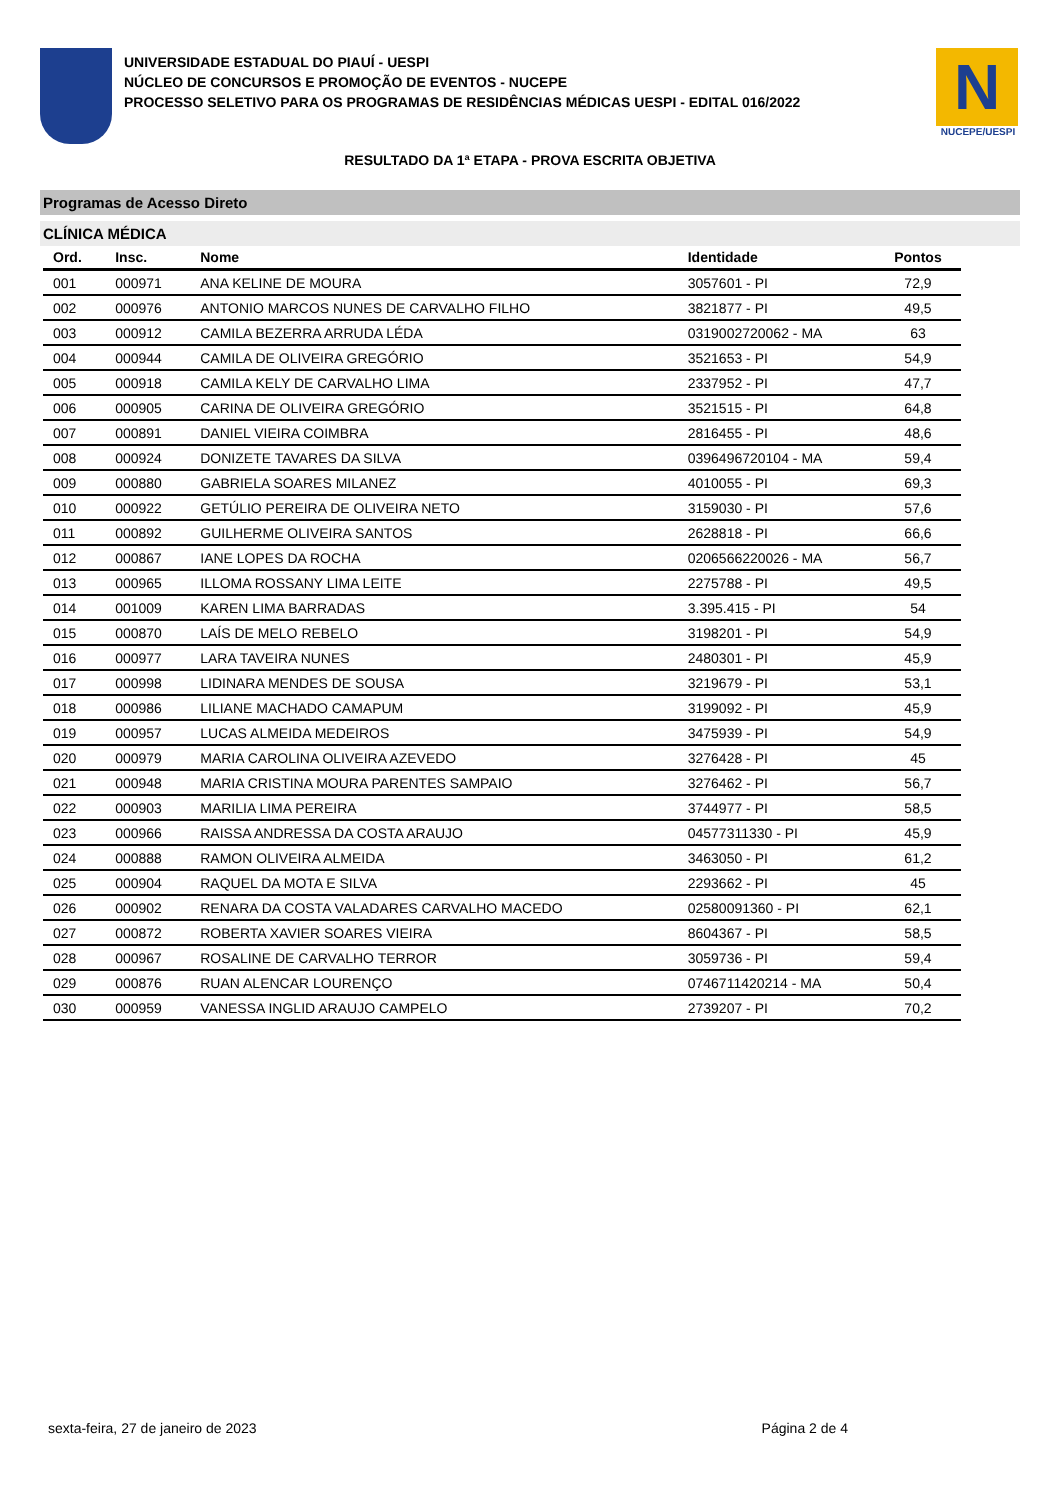UNIVERSIDADE ESTADUAL DO PIAUÍ - UESPI
NÚCLEO DE CONCURSOS E PROMOÇÃO DE EVENTOS - NUCEPE
PROCESSO SELETIVO PARA OS PROGRAMAS DE RESIDÊNCIAS MÉDICAS UESPI - EDITAL 016/2022
N
NUCEPE/UESPI
RESULTADO DA 1ª ETAPA - PROVA ESCRITA OBJETIVA
Programas de Acesso Direto
CLÍNICA MÉDICA
| Ord. | Insc. | Nome | Identidade | Pontos |
| --- | --- | --- | --- | --- |
| 001 | 000971 | ANA KELINE DE MOURA | 3057601 - PI | 72,9 |
| 002 | 000976 | ANTONIO MARCOS NUNES DE CARVALHO FILHO | 3821877 - PI | 49,5 |
| 003 | 000912 | CAMILA BEZERRA ARRUDA LÉDA | 0319002720062 - MA | 63 |
| 004 | 000944 | CAMILA DE OLIVEIRA GREGÓRIO | 3521653 - PI | 54,9 |
| 005 | 000918 | CAMILA KELY DE CARVALHO LIMA | 2337952 - PI | 47,7 |
| 006 | 000905 | CARINA DE OLIVEIRA GREGÓRIO | 3521515 - PI | 64,8 |
| 007 | 000891 | DANIEL VIEIRA COIMBRA | 2816455 - PI | 48,6 |
| 008 | 000924 | DONIZETE TAVARES DA SILVA | 0396496720104 - MA | 59,4 |
| 009 | 000880 | GABRIELA SOARES MILANEZ | 4010055 - PI | 69,3 |
| 010 | 000922 | GETÚLIO PEREIRA DE OLIVEIRA NETO | 3159030 - PI | 57,6 |
| 011 | 000892 | GUILHERME OLIVEIRA SANTOS | 2628818 - PI | 66,6 |
| 012 | 000867 | IANE LOPES DA ROCHA | 0206566220026 - MA | 56,7 |
| 013 | 000965 | ILLOMA ROSSANY LIMA LEITE | 2275788 - PI | 49,5 |
| 014 | 001009 | KAREN LIMA BARRADAS | 3.395.415 - PI | 54 |
| 015 | 000870 | LAÍS DE MELO REBELO | 3198201 - PI | 54,9 |
| 016 | 000977 | LARA TAVEIRA NUNES | 2480301 - PI | 45,9 |
| 017 | 000998 | LIDINARA MENDES DE SOUSA | 3219679 - PI | 53,1 |
| 018 | 000986 | LILIANE MACHADO CAMAPUM | 3199092 - PI | 45,9 |
| 019 | 000957 | LUCAS ALMEIDA MEDEIROS | 3475939 - PI | 54,9 |
| 020 | 000979 | MARIA CAROLINA OLIVEIRA AZEVEDO | 3276428 - PI | 45 |
| 021 | 000948 | MARIA CRISTINA MOURA PARENTES SAMPAIO | 3276462 - PI | 56,7 |
| 022 | 000903 | MARILIA LIMA PEREIRA | 3744977 - PI | 58,5 |
| 023 | 000966 | RAISSA ANDRESSA DA COSTA ARAUJO | 04577311330 - PI | 45,9 |
| 024 | 000888 | RAMON OLIVEIRA ALMEIDA | 3463050 - PI | 61,2 |
| 025 | 000904 | RAQUEL DA MOTA E SILVA | 2293662 - PI | 45 |
| 026 | 000902 | RENARA DA COSTA VALADARES CARVALHO MACEDO | 02580091360 - PI | 62,1 |
| 027 | 000872 | ROBERTA XAVIER SOARES VIEIRA | 8604367 - PI | 58,5 |
| 028 | 000967 | ROSALINE DE CARVALHO TERROR | 3059736 - PI | 59,4 |
| 029 | 000876 | RUAN ALENCAR LOURENÇO | 0746711420214 - MA | 50,4 |
| 030 | 000959 | VANESSA INGLID ARAUJO CAMPELO | 2739207 - PI | 70,2 |
sexta-feira, 27 de janeiro de 2023 Página 2 de 4